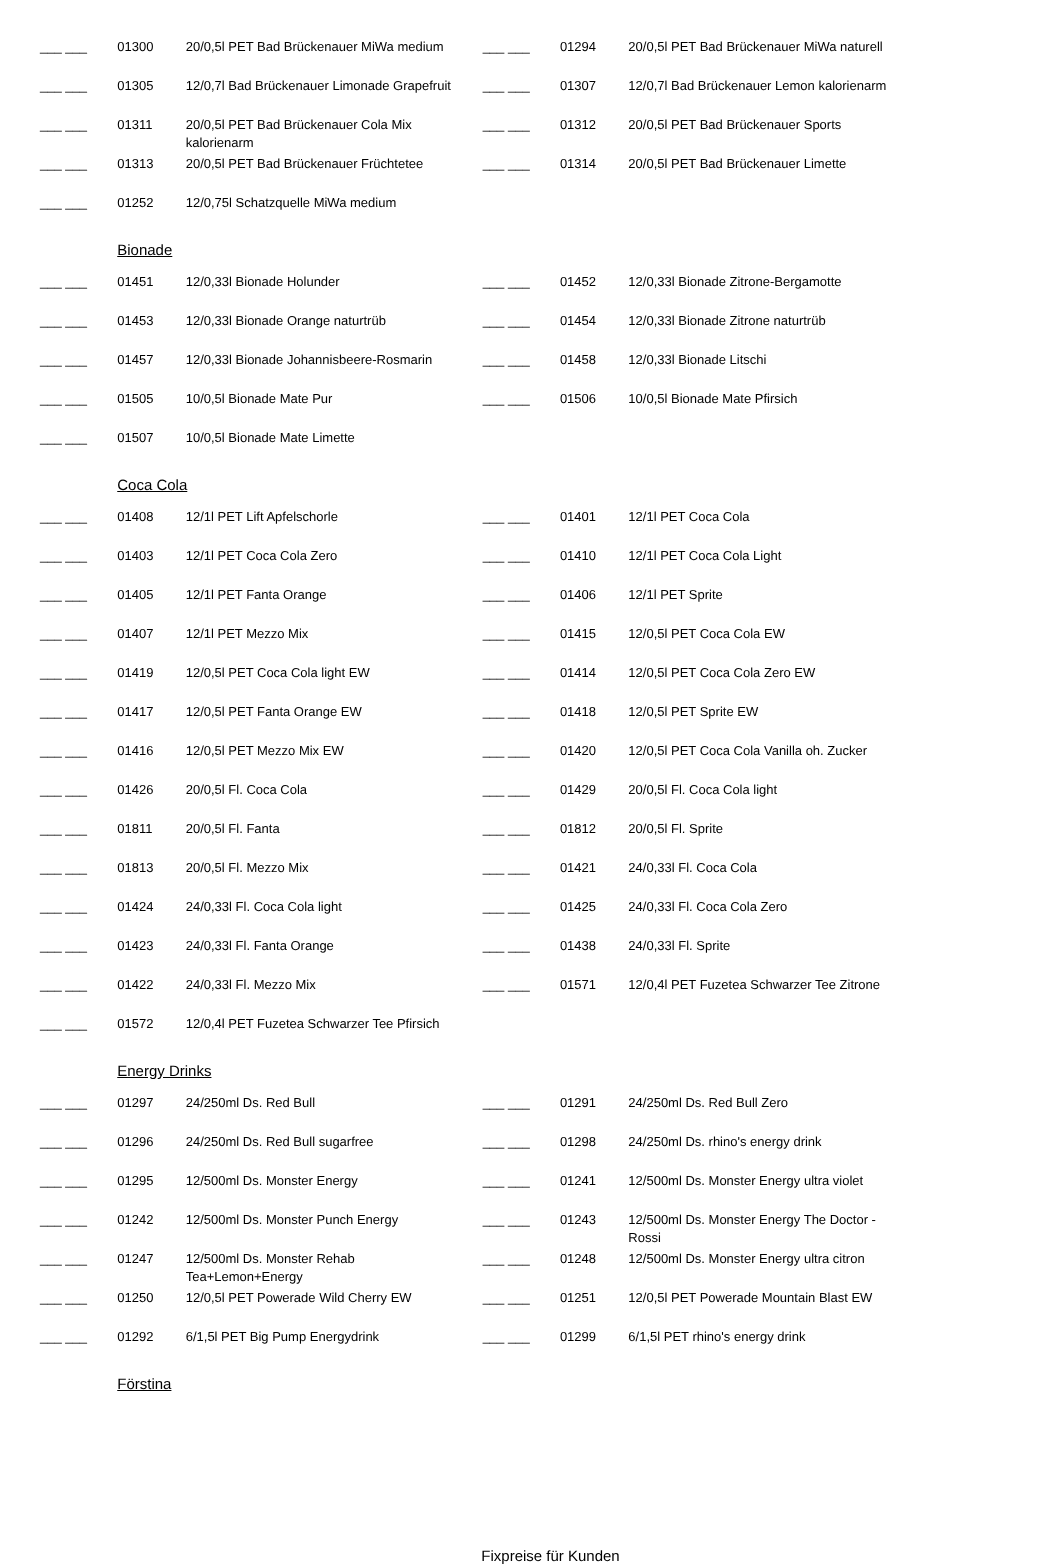| ___ ___ | 01300 | 20/0,5l PET Bad Brückenauer MiWa medium | ___ ___ | 01294 | 20/0,5l PET Bad Brückenauer MiWa naturell |
| ___ ___ | 01305 | 12/0,7l Bad Brückenauer Limonade Grapefruit | ___ ___ | 01307 | 12/0,7l Bad Brückenauer Lemon kalorienarm |
| ___ ___ | 01311 | 20/0,5l PET Bad Brückenauer Cola Mix kalorienarm | ___ ___ | 01312 | 20/0,5l PET Bad Brückenauer Sports |
| ___ ___ | 01313 | 20/0,5l PET Bad Brückenauer Früchtetee | ___ ___ | 01314 | 20/0,5l PET Bad Brückenauer Limette |
| ___ ___ | 01252 | 12/0,75l Schatzquelle MiWa medium | | | |
| | Bionade | | | | |
| ___ ___ | 01451 | 12/0,33l Bionade Holunder | ___ ___ | 01452 | 12/0,33l Bionade Zitrone-Bergamotte |
| ___ ___ | 01453 | 12/0,33l Bionade Orange naturtrüb | ___ ___ | 01454 | 12/0,33l Bionade Zitrone naturtrüb |
| ___ ___ | 01457 | 12/0,33l Bionade Johannisbeere-Rosmarin | ___ ___ | 01458 | 12/0,33l Bionade Litschi |
| ___ ___ | 01505 | 10/0,5l Bionade Mate Pur | ___ ___ | 01506 | 10/0,5l Bionade Mate Pfirsich |
| ___ ___ | 01507 | 10/0,5l Bionade Mate Limette | | | |
| | Coca Cola | | | | |
| ___ ___ | 01408 | 12/1l PET Lift Apfelschorle | ___ ___ | 01401 | 12/1l PET Coca Cola |
| ___ ___ | 01403 | 12/1l PET Coca Cola Zero | ___ ___ | 01410 | 12/1l PET Coca Cola Light |
| ___ ___ | 01405 | 12/1l PET Fanta Orange | ___ ___ | 01406 | 12/1l PET Sprite |
| ___ ___ | 01407 | 12/1l PET Mezzo Mix | ___ ___ | 01415 | 12/0,5l PET Coca Cola EW |
| ___ ___ | 01419 | 12/0,5l PET Coca Cola light EW | ___ ___ | 01414 | 12/0,5l PET Coca Cola Zero EW |
| ___ ___ | 01417 | 12/0,5l PET Fanta Orange EW | ___ ___ | 01418 | 12/0,5l PET Sprite EW |
| ___ ___ | 01416 | 12/0,5l PET Mezzo Mix EW | ___ ___ | 01420 | 12/0,5l PET Coca Cola Vanilla oh. Zucker |
| ___ ___ | 01426 | 20/0,5l Fl. Coca Cola | ___ ___ | 01429 | 20/0,5l Fl. Coca Cola light |
| ___ ___ | 01811 | 20/0,5l Fl. Fanta | ___ ___ | 01812 | 20/0,5l Fl. Sprite |
| ___ ___ | 01813 | 20/0,5l Fl. Mezzo Mix | ___ ___ | 01421 | 24/0,33l Fl. Coca Cola |
| ___ ___ | 01424 | 24/0,33l Fl. Coca Cola light | ___ ___ | 01425 | 24/0,33l Fl. Coca Cola Zero |
| ___ ___ | 01423 | 24/0,33l Fl. Fanta Orange | ___ ___ | 01438 | 24/0,33l Fl. Sprite |
| ___ ___ | 01422 | 24/0,33l Fl. Mezzo Mix | ___ ___ | 01571 | 12/0,4l PET Fuzetea Schwarzer Tee Zitrone |
| ___ ___ | 01572 | 12/0,4l PET Fuzetea Schwarzer Tee Pfirsich | | | |
| | Energy Drinks | | | | |
| ___ ___ | 01297 | 24/250ml Ds. Red Bull | ___ ___ | 01291 | 24/250ml Ds. Red Bull Zero |
| ___ ___ | 01296 | 24/250ml Ds. Red Bull sugarfree | ___ ___ | 01298 | 24/250ml Ds. rhino's energy drink |
| ___ ___ | 01295 | 12/500ml Ds. Monster Energy | ___ ___ | 01241 | 12/500ml Ds. Monster Energy ultra violet |
| ___ ___ | 01242 | 12/500ml Ds. Monster Punch Energy | ___ ___ | 01243 | 12/500ml Ds. Monster Energy The Doctor - Rossi |
| ___ ___ | 01247 | 12/500ml Ds. Monster Rehab Tea+Lemon+Energy | ___ ___ | 01248 | 12/500ml Ds. Monster Energy ultra citron |
| ___ ___ | 01250 | 12/0,5l PET Powerade Wild Cherry EW | ___ ___ | 01251 | 12/0,5l PET Powerade Mountain Blast EW |
| ___ ___ | 01292 | 6/1,5l PET Big Pump Energydrink | ___ ___ | 01299 | 6/1,5l PET rhino's energy drink |
| | Förstina | | | | |
Fixpreise für Kunden